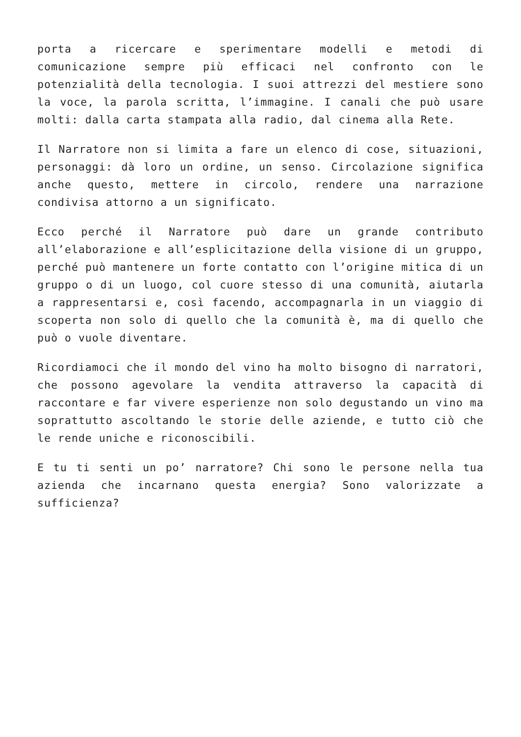porta a ricercare e sperimentare modelli e metodi di comunicazione sempre più efficaci nel confronto con le potenzialità della tecnologia. I suoi attrezzi del mestiere sono la voce, la parola scritta, l’immagine. I canali che può usare molti: dalla carta stampata alla radio, dal cinema alla Rete.
Il Narratore non si limita a fare un elenco di cose, situazioni, personaggi: dà loro un ordine, un senso. Circolazione significa anche questo, mettere in circolo, rendere una narrazione condivisa attorno a un significato.
Ecco perché il Narratore può dare un grande contributo all’elaborazione e all’esplicitazione della visione di un gruppo, perché può mantenere un forte contatto con l’origine mitica di un gruppo o di un luogo, col cuore stesso di una comunità, aiutarla a rappresentarsi e, così facendo, accompagnarla in un viaggio di scoperta non solo di quello che la comunità è, ma di quello che può o vuole diventare.
Ricordiamoci che il mondo del vino ha molto bisogno di narratori, che possono agevolare la vendita attraverso la capacità di raccontare e far vivere esperienze non solo degustando un vino ma soprattutto ascoltando le storie delle aziende, e tutto ciò che le rende uniche e riconoscibili.
E tu ti senti un po’ narratore? Chi sono le persone nella tua azienda che incarnano questa energia? Sono valorizzate a sufficienza?